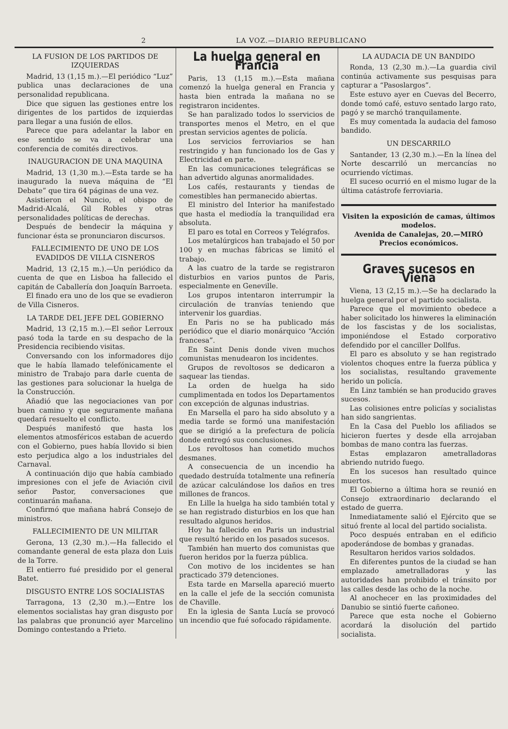2 LA VOZ.—DIARIO REPUBLICANO
LA FUSION DE LOS PARTIDOS DE IZQUIERDAS
Madrid, 13 (1,15 m.).—El periódico “Luz” publica unas declaraciones de una personalidad republicana.
Dice que siguen las gestiones entre los dirigentes de los partidos de izquierdas para llegar a una fusión de ellos.
Parece que para adelantar la labor en ese sentido se va a celebrar una conferencia de comités directivos.
INAUGURACION DE UNA MAQUINA
Madrid, 13 (1,30 m.).—Esta tarde se ha inaugurado la nueva máquina de “El Debate” que tira 64 páginas de una vez.
Asistieron el Nuncio, el obispo de Madrid-Alcalá, Gil Robles y otras personalidades políticas de derechas.
Después de bendecir la máquina y funcionar ésta se pronunciaron discursos.
FALLECIMIENTO DE UNO DE LOS EVADIDOS DE VILLA CISNEROS
Madrid, 13 (2,15 m.).—Un periódico da cuenta de que en Lisboa ha fallecido el capitán de Caballería don Joaquín Barroeta.
El finado era uno de los que se evadieron de Villa Cisneros.
LA TARDE DEL JEFE DEL GOBIERNO
Madrid, 13 (2,15 m.).—El señor Lerroux pasó toda la tarde en su despacho de la Presidencia recibiendo visitas.
Conversando con los informadores dijo que le había llamado telefónicamente el ministro de Trabajo para darle cuenta de las gestiones para solucionar la huelga de la Construcción.
Añadió que las negociaciones van por buen camino y que seguramente mañana quedará resuelto el conflicto.
Después manifestó que hasta los elementos atmosféricos estaban de acuerdo con el Gobierno, pues había llovido si bien esto perjudica algo a los industriales del Carnaval.
A continuación dijo que había cambiado impresiones con el jefe de Aviación civil señor Pastor, conversaciones que continuarán mañana.
Confirmó que mañana habrá Consejo de ministros.
FALLECIMIENTO DE UN MILITAR
Gerona, 13 (2,30 m.).—Ha fallecido el comandante general de esta plaza don Luis de la Torre.
El entierro fué presidido por el general Batet.
DISGUSTO ENTRE LOS SOCIALISTAS
Tarragona, 13 (2,30 m.).—Entre los elementos socialistas hay gran disgusto por las palabras que pronunció ayer Marcelino Domingo contestando a Prieto.
La huelga general en Francia
Paris, 13 (1,15 m.).—Esta mañana comenzó la huelga general en Francia y hasta bien entrada la mañana no se registraron incidentes.
Se han paralizado todos lo sservicios de transportes menos el Metro, en el que prestan servicios agentes de policía.
Los servicios ferroviarios se han restringido y han funcionado los de Gas y Electricidad en parte.
En las comunicaciones telegráficas se han advertido algunas anormalidades.
Los cafés, restaurants y tiendas de comestibles han permanecido abiertas.
El ministro del Interior ha manifestado que hasta el mediodía la tranquilidad era absoluta.
El paro es total en Correos y Telégrafos.
Los metalúrgicos han trabajado el 50 por 100 y en muchas fábricas se limitó el trabajo.
A las cuatro de la tarde se registraron disturbios en varios puntos de Paris, especialmente en Geneville.
Los grupos intentaron interrumpir la circulación de tranvías teniendo que intervenir los guardias.
En Paris no se ha publicado más periódico que el diario monárquico “Acción francesa”.
En Saint Denis donde viven muchos comunistas menudearon los incidentes.
Grupos de revoltosos se dedicaron a saquear las tiendas.
La orden de huelga ha sido cumplimentada en todos los Departamentos con excepción de algunas industrias.
En Marsella el paro ha sido absoluto y a media tarde se formó una manifestación que se dirigió a la prefectura de policía donde entregó sus conclusiones.
Los revoltosos han cometido muchos desmanes.
A consecuencia de un incendio ha quedado destruída totalmente una refinería de azúcar calculándose los daños en tres millones de francos.
En Lille la huelga ha sido también total y se han registrado disturbios en los que han resultado algunos heridos.
Hoy ha fallecido en Paris un industrial que resultó herido en los pasados sucesos.
También han muerto dos comunistas que fueron heridos por la fuerza pública.
Con motivo de los incidentes se han practicado 379 detenciones.
Esta tarde en Marsella apareció muerto en la calle el jefe de la sección comunista de Chaville.
En la iglesia de Santa Lucía se provocó un incendio que fué sofocado rápidamente.
LA AUDACIA DE UN BANDIDO
Ronda, 13 (2,30 m.).—La guardia civil continúa activamente sus pesquisas para capturar a “Pasoslargos”.
Este estuvo ayer en Cuevas del Becerro, donde tomó café, estuvo sentado largo rato, pagó y se marchó tranquilamente.
Es muy comentada la audacia del famoso bandido.
UN DESCARRILO
Santander, 13 (2,30 m.).—En la línea del Norte descarriló un mercancías no ocurriendo víctimas.
El suceso ocurrió en el mismo lugar de la última catástrofe ferroviaria.
Visiten la exposición de camas, últimos modelos.
Avenida de Canalejas, 20.—MIRÓ
Precios económicos.
Graves sucesos en Viena
Viena, 13 (2,15 m.).—Se ha declarado la huelga general por el partido socialista.
Parece que el movimiento obedece a haber solicitado los hinweres la eliminación de los fascistas y de los socialistas, imponiéndose el Estado corporativo defendido por el canciller Dollfus.
El paro es absoluto y se han registrado violentos choques entre la fuerza pública y los socialistas, resultando gravemente herido un policía.
En Linz también se han producido graves sucesos.
Las colisiones entre policías y socialistas han sido sangrientas.
En la Casa del Pueblo los afiliados se hicieron fuertes y desde ella arrojaban bombas de mano contra las fuerzas.
Estas emplazaron ametralladoras abriendo nutrido fuego.
En los sucesos han resultado quince muertos.
El Gobierno a última hora se reunió en Consejo extraordinario declarando el estado de guerra.
Inmediatamente salió el Ejército que se situó frente al local del partido socialista.
Poco después entraban en el edificio apoderándose de bombas y granadas.
Resultaron heridos varios soldados.
En diferentes puntos de la ciudad se han emplazado ametralladoras y las autoridades han prohibido el tránsito por las calles desde las ocho de la noche.
Al anochecer en las proximidades del Danubio se sintió fuerte cañoneo.
Parece que esta noche el Gobierno acordará la disolución del partido socialista.